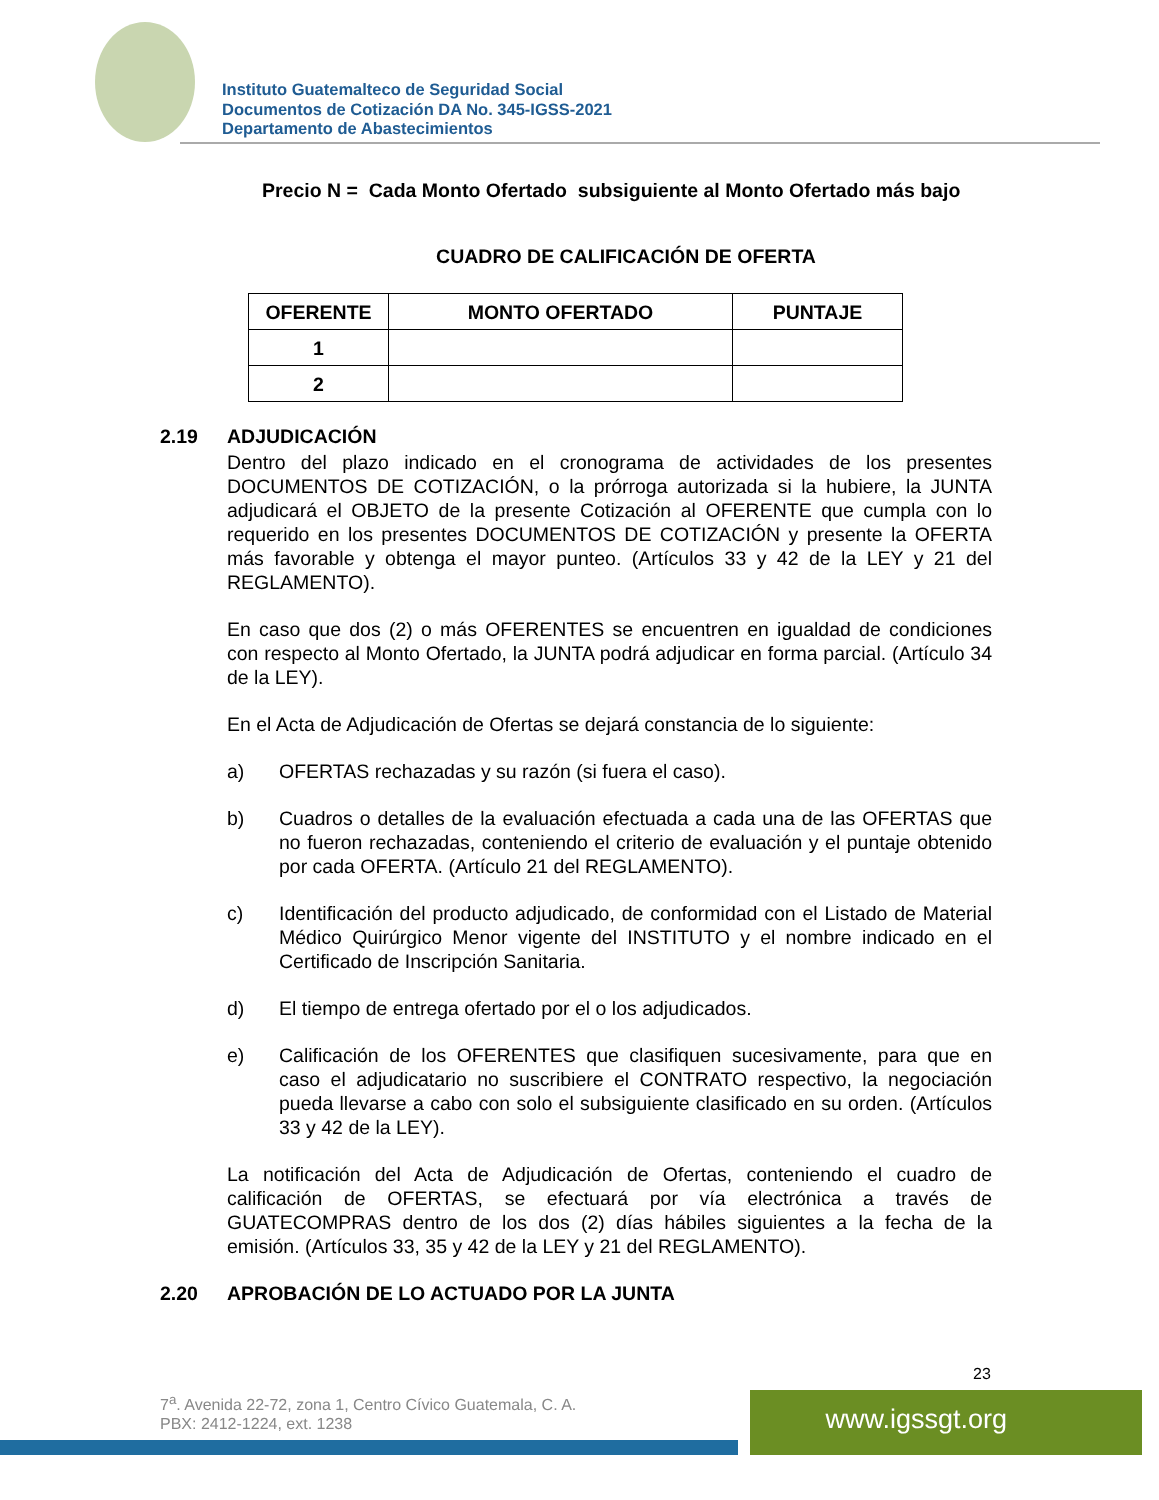Instituto Guatemalteco de Seguridad Social
Documentos de Cotización DA No. 345-IGSS-2021
Departamento de Abastecimientos
Precio N = Cada Monto Ofertado subsiguiente al Monto Ofertado más bajo
CUADRO DE CALIFICACIÓN DE OFERTA
| OFERENTE | MONTO OFERTADO | PUNTAJE |
| --- | --- | --- |
| 1 | | |
| 2 | | |
2.19 ADJUDICACIÓN
Dentro del plazo indicado en el cronograma de actividades de los presentes DOCUMENTOS DE COTIZACIÓN, o la prórroga autorizada si la hubiere, la JUNTA adjudicará el OBJETO de la presente Cotización al OFERENTE que cumpla con lo requerido en los presentes DOCUMENTOS DE COTIZACIÓN y presente la OFERTA más favorable y obtenga el mayor punteo. (Artículos 33 y 42 de la LEY y 21 del REGLAMENTO).
En caso que dos (2) o más OFERENTES se encuentren en igualdad de condiciones con respecto al Monto Ofertado, la JUNTA podrá adjudicar en forma parcial. (Artículo 34 de la LEY).
En el Acta de Adjudicación de Ofertas se dejará constancia de lo siguiente:
a) OFERTAS rechazadas y su razón (si fuera el caso).
b) Cuadros o detalles de la evaluación efectuada a cada una de las OFERTAS que no fueron rechazadas, conteniendo el criterio de evaluación y el puntaje obtenido por cada OFERTA. (Artículo 21 del REGLAMENTO).
c) Identificación del producto adjudicado, de conformidad con el Listado de Material Médico Quirúrgico Menor vigente del INSTITUTO y el nombre indicado en el Certificado de Inscripción Sanitaria.
d) El tiempo de entrega ofertado por el o los adjudicados.
e) Calificación de los OFERENTES que clasifiquen sucesivamente, para que en caso el adjudicatario no suscribiere el CONTRATO respectivo, la negociación pueda llevarse a cabo con solo el subsiguiente clasificado en su orden. (Artículos 33 y 42 de la LEY).
La notificación del Acta de Adjudicación de Ofertas, conteniendo el cuadro de calificación de OFERTAS, se efectuará por vía electrónica a través de GUATECOMPRAS dentro de los dos (2) días hábiles siguientes a la fecha de la emisión. (Artículos 33, 35 y 42 de la LEY y 21 del REGLAMENTO).
2.20 APROBACIÓN DE LO ACTUADO POR LA JUNTA
23
7<sup>a</sup>. Avenida 22-72, zona 1, Centro Cívico Guatemala, C. A.
PBX: 2412-1224, ext. 1238
www.igssgt.org